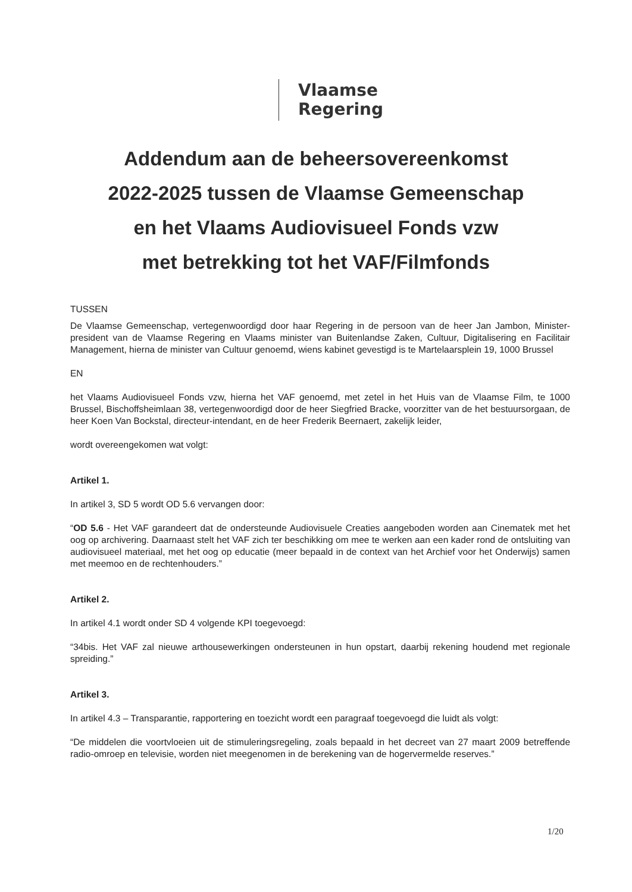Vlaamse
Regering
Addendum aan de beheersovereenkomst
2022-2025 tussen de Vlaamse Gemeenschap
en het Vlaams Audiovisueel Fonds vzw
met betrekking tot het VAF/Filmfonds
TUSSEN
De Vlaamse Gemeenschap, vertegenwoordigd door haar Regering in de persoon van de heer Jan Jambon, Minister-president van de Vlaamse Regering en Vlaams minister van Buitenlandse Zaken, Cultuur, Digitalisering en Facilitair Management, hierna de minister van Cultuur genoemd, wiens kabinet gevestigd is te Martelaarsplein 19, 1000 Brussel
EN
het Vlaams Audiovisueel Fonds vzw, hierna het VAF genoemd, met zetel in het Huis van de Vlaamse Film, te 1000 Brussel, Bischoffsheimlaan 38, vertegenwoordigd door de heer Siegfried Bracke, voorzitter van de het bestuursorgaan, de heer Koen Van Bockstal, directeur-intendant, en de heer Frederik Beernaert, zakelijk leider,
wordt overeengekomen wat volgt:
Artikel 1.
In artikel 3, SD 5 wordt OD 5.6 vervangen door:
“OD 5.6 - Het VAF garandeert dat de ondersteunde Audiovisuele Creaties aangeboden worden aan Cinematek met het oog op archivering. Daarnaast stelt het VAF zich ter beschikking om mee te werken aan een kader rond de ontsluiting van audiovisueel materiaal, met het oog op educatie (meer bepaald in de context van het Archief voor het Onderwijs) samen met meemoo en de rechtenhouders.”
Artikel 2.
In artikel 4.1 wordt onder SD 4 volgende KPI toegevoegd:
“34bis. Het VAF zal nieuwe arthousewerkingen ondersteunen in hun opstart, daarbij rekening houdend met regionale spreiding.”
Artikel 3.
In artikel 4.3 – Transparantie, rapportering en toezicht wordt een paragraaf toegevoegd die luidt als volgt:
“De middelen die voortvloeien uit de stimuleringsregeling, zoals bepaald in het decreet van 27 maart 2009 betreffende radio-omroep en televisie, worden niet meegenomen in de berekening van de hogervermelde reserves.”
1/20